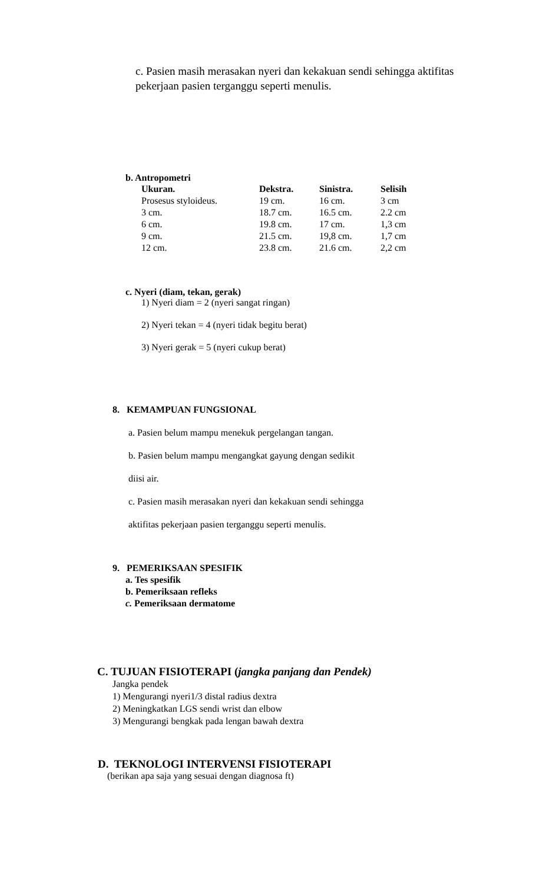c. Pasien masih merasakan nyeri dan kekakuan sendi sehingga aktifitas pekerjaan pasien terganggu seperti menulis.
b. Antropometri
| Ukuran. | Dekstra. | Sinistra. | Selisih |
| --- | --- | --- | --- |
| Prosesus styloideus. | 19 cm. | 16 cm. | 3 cm |
| 3 cm. | 18.7 cm. | 16.5 cm. | 2.2 cm |
| 6 cm. | 19.8 cm. | 17 cm. | 1,3 cm |
| 9 cm. | 21.5 cm. | 19,8 cm. | 1,7 cm |
| 12 cm. | 23.8 cm. | 21.6 cm. | 2,2 cm |
c. Nyeri (diam, tekan, gerak)
1) Nyeri diam = 2 (nyeri sangat ringan)
2) Nyeri tekan = 4 (nyeri tidak begitu berat)
3) Nyeri gerak = 5 (nyeri cukup berat)
8. KEMAMPUAN FUNGSIONAL
a. Pasien belum mampu menekuk pergelangan tangan.
b. Pasien belum mampu mengangkat gayung dengan sedikit
diisi air.
c. Pasien masih merasakan nyeri dan kekakuan sendi sehingga
aktifitas pekerjaan pasien terganggu seperti menulis.
9. PEMERIKSAAN SPESIFIK
a. Tes spesifik
b. Pemeriksaan refleks
c. Pemeriksaan dermatome
C. TUJUAN FISIOTERAPI (jangka panjang dan Pendek)
Jangka pendek
1) Mengurangi nyeri1/3 distal radius dextra
2) Meningkatkan LGS sendi wrist dan elbow
3) Mengurangi bengkak pada lengan bawah dextra
D. TEKNOLOGI INTERVENSI FISIOTERAPI
(berikan apa saja yang sesuai dengan diagnosa ft)